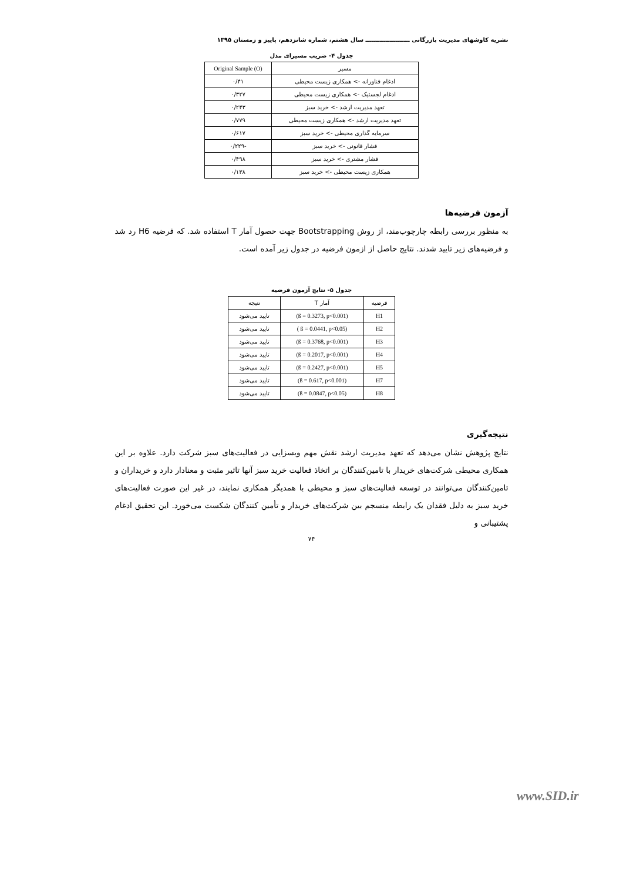نشریه کاوشهای مدیریت بازرگانی ــــــــــــــــــــــ سال هشتم، شماره شانزدهم، پاییز و زمستان ۱۳۹۵
جدول ۴- ضریب مسیرای مدل
| مسیر | Original Sample (O) |
| --- | --- |
| ادغام فناورانه -> همکاری زیست محیطی | ۰/۴۱ |
| ادغام لجستیک -> همکاری زیست محیطی | ۰/۳۲۷ |
| تعهد مدیریت ارشد -> خرید سبز | ۰/۲۴۳ |
| تعهد مدیریت ارشد -> همکاری زیست محیطی | ۰/۷۷۹ |
| سرمایه گذاری محیطی -> خرید سبز | ۰/۶۱۷ |
| فشار قانونی -> خرید سبز | -۰/۲۲۹ |
| فشار مشتری -> خرید سبز | ۰/۴۹۸ |
| همکاری زیست محیطی -> خرید سبز | ۰/۱۳۸ |
آزمون فرضیه‌ها
به منظور بررسی رابطه چارچوب‌مند، از روش Bootstrapping جهت حصول آمار T استفاده شد. که فرضیه H6 رد شد و فرضیه‌های زیر تایید شدند. نتایج حاصل از ازمون فرضیه در جدول زیر آمده است.
جدول ۵- نتایج آزمون فرضیه
| فرضیه | آمار T | نتیجه |
| --- | --- | --- |
| H1 | (ß = 0.3273, p<0.001) | تایید می‌شود |
| H2 | ( ß = 0.0441, p<0.05) | تایید می‌شود |
| H3 | (ß = 0.3768, p<0.001) | تایید می‌شود |
| H4 | (ß = 0.2017, p<0.001) | تایید می‌شود |
| H5 | (ß = 0.2427, p<0.001) | تایید می‌شود |
| H7 | (ß = 0.617, p<0.001) | تایید می‌شود |
| H8 | (ß = 0.0847, p<0.05) | تایید می‌شود |
نتیجه‌گیری
نتایج پژوهش نشان می‌دهد که تعهد مدیریت ارشد نقش مهم وبسزایی در فعالیت‌های سبز شرکت دارد. علاوه بر این همکاری محیطی شرکت‌های خریدار با تامین‌کنندگان بر اتخاذ فعالیت خرید سبز آنها تاثیر مثبت و معنادار دارد و خریداران و تامین‌کنندگان می‌توانند در توسعه فعالیت‌های سبز و محیطی با همدیگر همکاری نمایند، در غیر این صورت فعالیت‌های خرید سبز به دلیل فقدان یک رابطه منسجم بین شرکت‌های خریدار و تأمین کنندگان شکست می‌خورد. این تحقیق ادغام پشتیبانی و
۷۴
www.SID.ir